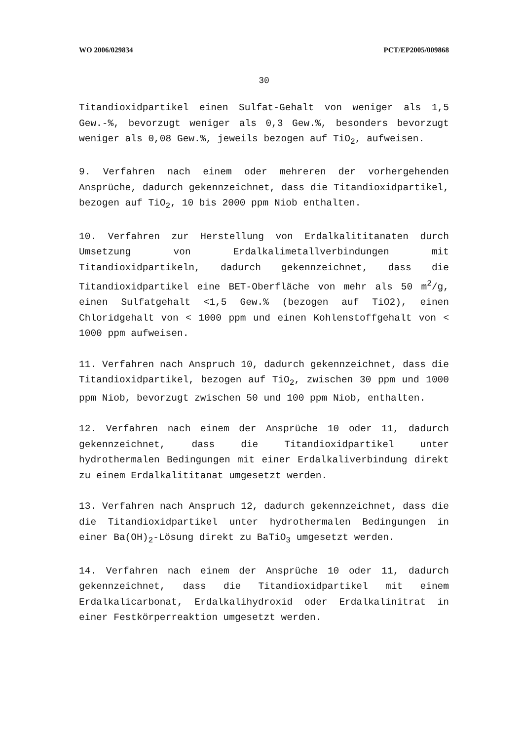WO 2006/029834 PCT/EP2005/009868
30
Titandioxidpartikel einen Sulfat-Gehalt von weniger als 1,5 Gew.-%, bevorzugt weniger als 0,3 Gew.%, besonders bevorzugt weniger als 0,08 Gew.%, jeweils bezogen auf TiO<sub>2</sub>, aufweisen.
9. Verfahren nach einem oder mehreren der vorhergehenden Ansprüche, dadurch gekennzeichnet, dass die Titandioxidpartikel, bezogen auf TiO<sub>2</sub>, 10 bis 2000 ppm Niob enthalten.
10. Verfahren zur Herstellung von Erdalkalititanaten durch Umsetzung von Erdalkalimetallverbindungen mit Titandioxidpartikeln, dadurch gekennzeichnet, dass die Titandioxidpartikel eine BET-Oberfläche von mehr als 50 m<sup>2</sup>/g, einen Sulfatgehalt <1,5 Gew.% (bezogen auf TiO2), einen Chloridgehalt von < 1000 ppm und einen Kohlenstoffgehalt von < 1000 ppm aufweisen.
11. Verfahren nach Anspruch 10, dadurch gekennzeichnet, dass die Titandioxidpartikel, bezogen auf TiO<sub>2</sub>, zwischen 30 ppm und 1000 ppm Niob, bevorzugt zwischen 50 und 100 ppm Niob, enthalten.
12. Verfahren nach einem der Ansprüche 10 oder 11, dadurch gekennzeichnet, dass die Titandioxidpartikel unter hydrothermalen Bedingungen mit einer Erdalkaliverbindung direkt zu einem Erdalkalititanat umgesetzt werden.
13. Verfahren nach Anspruch 12, dadurch gekennzeichnet, dass die die Titandioxidpartikel unter hydrothermalen Bedingungen in einer Ba(OH)<sub>2</sub>-Lösung direkt zu BaTiO<sub>3</sub> umgesetzt werden.
14. Verfahren nach einem der Ansprüche 10 oder 11, dadurch gekennzeichnet, dass die Titandioxidpartikel mit einem Erdalkalicarbonat, Erdalkalihydroxid oder Erdalkalinitrat in einer Festkörperreaktion umgesetzt werden.